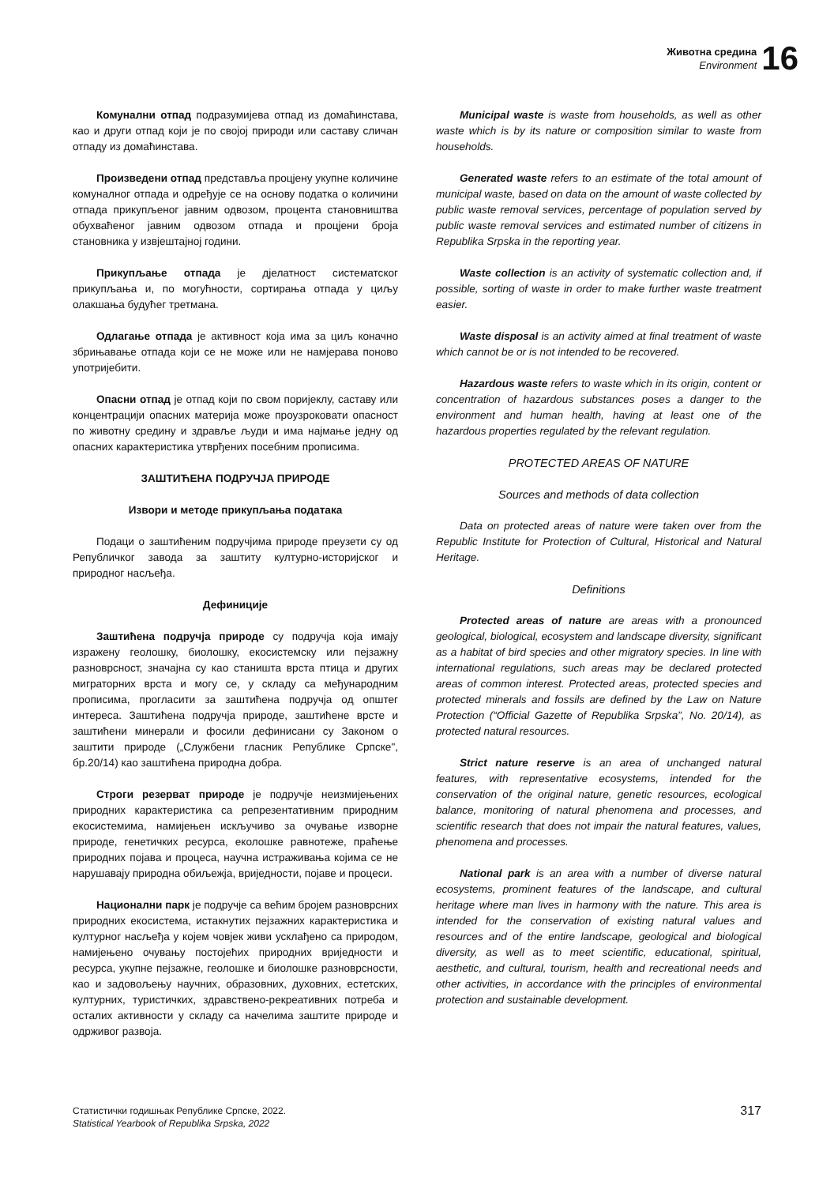Животна средина
Environment
16
Комунални отпад подразумијева отпад из домаћинстава, као и други отпад који је по својој природи или саставу сличан отпаду из домаћинстава.
Произведени отпад представља процјену укупне количине комуналног отпада и одређује се на основу податка о количини отпада прикупљеног јавним одвозом, процента становништва обухваћеног јавним одвозом отпада и процјени броја становника у извјештајној години.
Прикупљање отпада је дјелатност систематског прикупљања и, по могућности, сортирања отпада у циљу олакшања будућег третмана.
Одлагање отпада је активност која има за циљ коначно збрињавање отпада који се не може или не намјерава поново употријебити.
Опасни отпад је отпад који по свом поријеклу, саставу или концентрацији опасних материја може проузроковати опасност по животну средину и здравље људи и има најмање једну од опасних карактеристика утврђених посебним прописима.
ЗАШТИЋЕНА ПОДРУЧЈА ПРИРОДЕ
Извори и методе прикупљања података
Подаци о заштићеним подручјима природе преузети су од Републичког завода за заштиту културно-историјског и природног насљеђа.
Дефиниције
Заштићена подручја природе су подручја која имају изражену геолошку, биолошку, екосистемску или пејзажну разноврсност, значајна су као станишта врста птица и других миграторних врста и могу се, у складу са међународним прописима, прогласити за заштићена подручја од општег интереса. Заштићена подручја природе, заштићене врсте и заштићени минерали и фосили дефинисани су Законом о заштити природе („Службени гласник Републике Српске", бр.20/14) као заштићена природна добра.
Строги резерват природе је подручје неизмијењених природних карактеристика са репрезентативним природним екосистемима, намијењен искључиво за очување изворне природе, генетичких ресурса, еколошке равнотеже, праћење природних појава и процеса, научна истраживања којима се не нарушавају природна обиљежја, вриједности, појаве и процеси.
Национални парк је подручје са већим бројем разноврсних природних екосистема, истакнутих пејзажних карактеристика и културног насљеђа у којем човјек живи усклађено са природом, намијењено очувању постојећих природних вриједности и ресурса, укупне пејзажне, геолошке и биолошке разноврсности, као и задовољењу научних, образовних, духовних, естетских, културних, туристичких, здравствено-рекреативних потреба и осталих активности у складу са начелима заштите природе и одрживог развоја.
Municipal waste is waste from households, as well as other waste which is by its nature or composition similar to waste from households.
Generated waste refers to an estimate of the total amount of municipal waste, based on data on the amount of waste collected by public waste removal services, percentage of population served by public waste removal services and estimated number of citizens in Republika Srpska in the reporting year.
Waste collection is an activity of systematic collection and, if possible, sorting of waste in order to make further waste treatment easier.
Waste disposal is an activity aimed at final treatment of waste which cannot be or is not intended to be recovered.
Hazardous waste refers to waste which in its origin, content or concentration of hazardous substances poses a danger to the environment and human health, having at least one of the hazardous properties regulated by the relevant regulation.
PROTECTED AREAS OF NATURE
Sources and methods of data collection
Data on protected areas of nature were taken over from the Republic Institute for Protection of Cultural, Historical and Natural Heritage.
Definitions
Protected areas of nature are areas with a pronounced geological, biological, ecosystem and landscape diversity, significant as a habitat of bird species and other migratory species. In line with international regulations, such areas may be declared protected areas of common interest. Protected areas, protected species and protected minerals and fossils are defined by the Law on Nature Protection (“Official Gazette of Republika Srpska”, No. 20/14), as protected natural resources.
Strict nature reserve is an area of unchanged natural features, with representative ecosystems, intended for the conservation of the original nature, genetic resources, ecological balance, monitoring of natural phenomena and processes, and scientific research that does not impair the natural features, values, phenomena and processes.
National park is an area with a number of diverse natural ecosystems, prominent features of the landscape, and cultural heritage where man lives in harmony with the nature. This area is intended for the conservation of existing natural values and resources and of the entire landscape, geological and biological diversity, as well as to meet scientific, educational, spiritual, aesthetic, and cultural, tourism, health and recreational needs and other activities, in accordance with the principles of environmental protection and sustainable development.
Статистички годишњак Републике Српске, 2022.
Statistical Yearbook of Republika Srpska, 2022
317